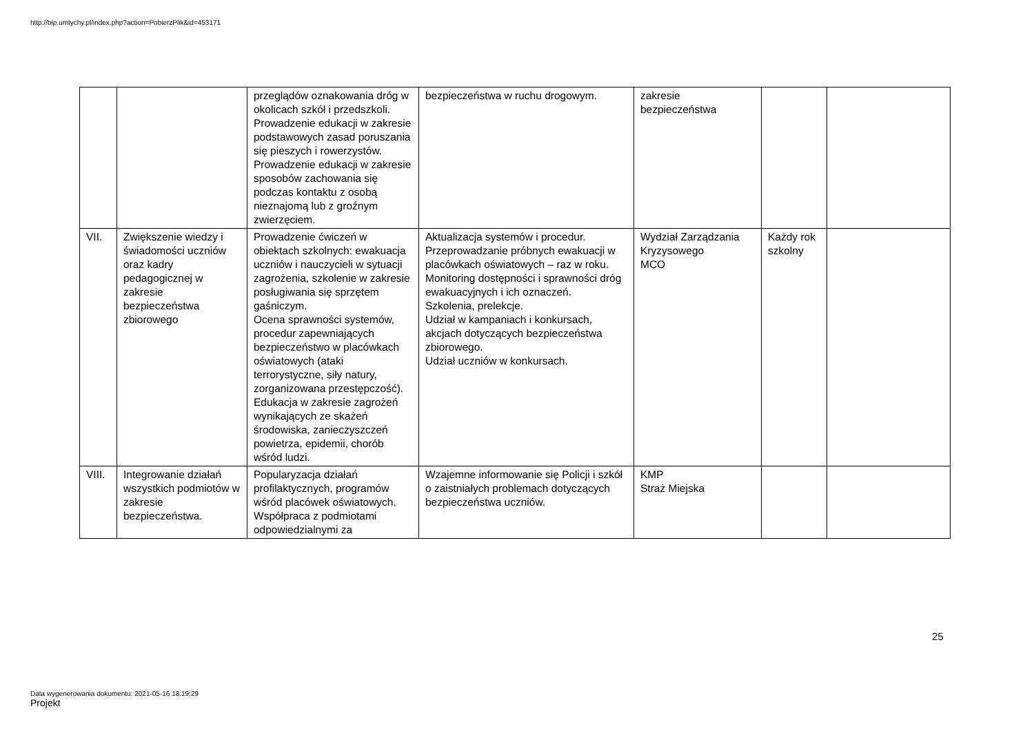http://bip.umtychy.pl/index.php?action=PobierzPlik&id=453171
| | | przeglądów oznakowania dróg w okolicach szkół i przedszkoli. Prowadzenie edukacji w zakresie podstawowych zasad poruszania się pieszych i rowerzystów. Prowadzenie edukacji w zakresie sposobów zachowania się podczas kontaktu z osobą nieznajomą lub z groźnym zwierzęciem. | bezpieczeństwa w ruchu drogowym. | zakresie bezpieczeństwa | | |
| VII. | Zwiększenie wiedzy i świadomości uczniów oraz kadry pedagogicznej w zakresie bezpieczeństwa zbiorowego | Prowadzenie ćwiczeń w obiektach szkolnych: ewakuacja uczniów i nauczycieli w sytuacji zagrożenia, szkolenie w zakresie posługiwania się sprzętem gaśniczym. Ocena sprawności systemów, procedur zapewniających bezpieczeństwo w placówkach oświatowych (ataki terrorystyczne, siły natury, zorganizowana przestępczość). Edukacja w zakresie zagrożeń wynikających ze skażeń środowiska, zanieczyszczeń powietrza, epidemii, chorób wśród ludzi. | Aktualizacja systemów i procedur. Przeprowadzanie próbnych ewakuacji w placówkach oświatowych – raz w roku. Monitoring dostępności i sprawności dróg ewakuacyjnych i ich oznaczeń. Szkolenia, prelekcje. Udział w kampaniach i konkursach, akcjach dotyczących bezpieczeństwa zbiorowego. Udział uczniów w konkursach. | Wydział Zarządzania Kryzysowego MCO | Każdy rok szkolny | |
| VIII. | Integrowanie działań wszystkich podmiotów w zakresie bezpieczeństwa. | Popularyzacja działań profilaktycznych, programów wśród placówek oświatowych. Współpraca z podmiotami odpowiedzialnymi za | Wzajemne informowanie się Policji i szkół o zaistniałych problemach dotyczących bezpieczeństwa uczniów. | KMP Straż Miejska | | |
25
Data wygenerowania dokumentu: 2021-05-16 18:19:29
Projekt